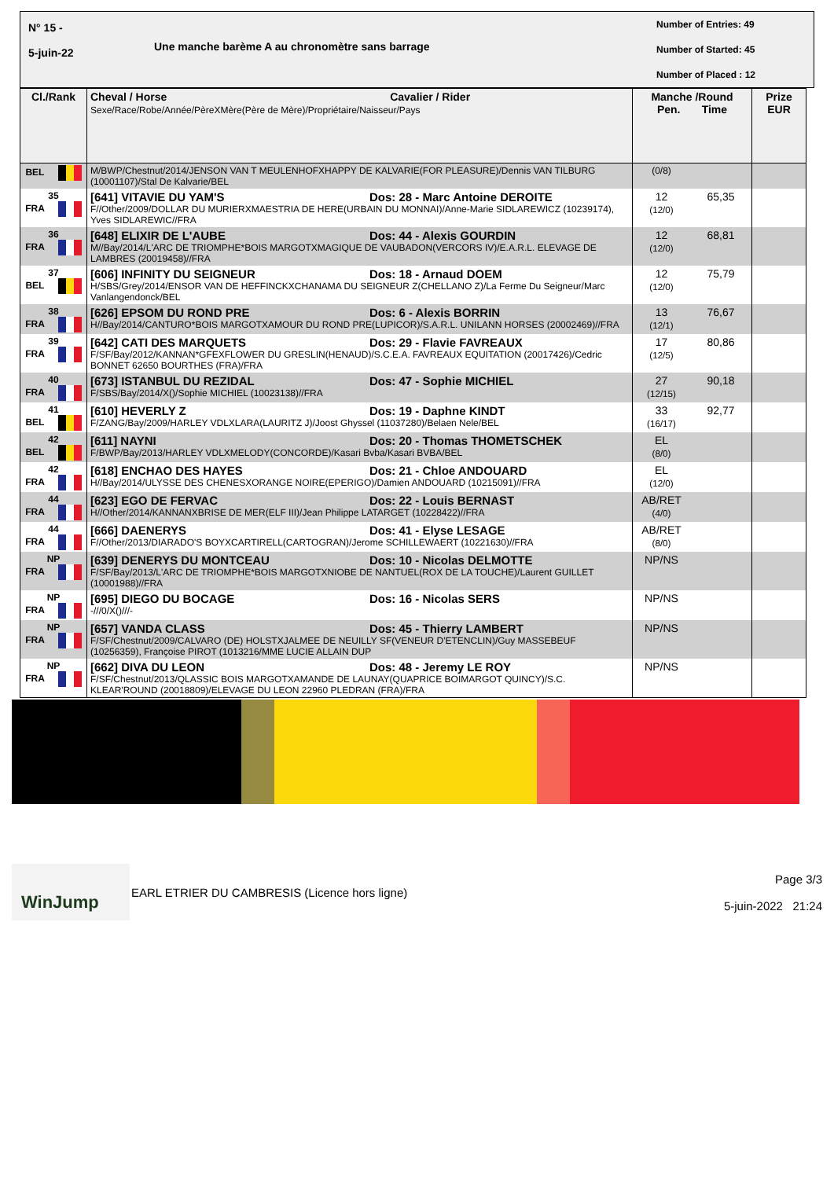N° 15 -
5-juin-22
Une manche barème A au chronomètre sans barrage
Number of Entries: 49
Number of Started: 45
Number of Placed : 12
| Cl./Rank | Cheval / Horse Cavalier / Rider Sexe/Race/Robe/Année/PèreXMère(Père de Mère)/Propriétaire/Naisseur/Pays | Manche /Round Pen. Time | | Prize EUR |
| --- | --- | --- | --- | --- |
| BEL | M/BWP/Chestnut/2014/JENSON VAN T MEULENHOFXHAPPY DE KALVARIE(FOR PLEASURE)/Dennis VAN TILBURG (10001107)/Stal De Kalvarie/BEL | (0/8) | | |
| 35 FRA | [641] VITAVIE DU YAM'S Dos: 28 - Marc Antoine DEROITE F//Other/2009/DOLLAR DU MURIERXMAESTRIA DE HERE(URBAIN DU MONNAI)/Anne-Marie SIDLAREWICZ (10239174), Yves SIDLAREWIC//FRA | 12 (12/0) | 65,35 | |
| 36 FRA | [648] ELIXIR DE L'AUBE Dos: 44 - Alexis GOURDIN M//Bay/2014/L'ARC DE TRIOMPHE*BOIS MARGOTXMAGIQUE DE VAUBADON(VERCORS IV)/E.A.R.L. ELEVAGE DE LAMBRES (20019458)//FRA | 12 (12/0) | 68,81 | |
| 37 BEL | [606] INFINITY DU SEIGNEUR Dos: 18 - Arnaud DOEM H/SBS/Grey/2014/ENSOR VAN DE HEFFINCKXCHANAMA DU SEIGNEUR Z(CHELLANO Z)/La Ferme Du Seigneur/Marc Vanlangendonck/BEL | 12 (12/0) | 75,79 | |
| 38 FRA | [626] EPSOM DU ROND PRE Dos: 6 - Alexis BORRIN H//Bay/2014/CANTURO*BOIS MARGOTXAMOUR DU ROND PRE(LUPICOR)/S.A.R.L. UNILANN HORSES (20002469)//FRA | 13 (12/1) | 76,67 | |
| 39 FRA | [642] CATI DES MARQUETS Dos: 29 - Flavie FAVREAUX F/SF/Bay/2012/KANNAN*GFEXFLOWER DU GRESLIN(HENAUD)/S.C.E.A. FAVREAUX EQUITATION (20017426)/Cedric BONNET 62650 BOURTHES (FRA)/FRA | 17 (12/5) | 80,86 | |
| 40 FRA | [673] ISTANBUL DU REZIDAL Dos: 47 - Sophie MICHIEL F/SBS/Bay/2014/X()/Sophie MICHIEL (10023138)//FRA | 27 (12/15) | 90,18 | |
| 41 BEL | [610] HEVERLY Z Dos: 19 - Daphne KINDT F/ZANG/Bay/2009/HARLEY VDLXLARA(LAURITZ J)/Joost Ghyssel (11037280)/Belaen Nele/BEL | 33 (16/17) | 92,77 | |
| 42 BEL | [611] NAYNI Dos: 20 - Thomas THOMETSCHEK F/BWP/Bay/2013/HARLEY VDLXMELODY(CONCORDE)/Kasari Bvba/Kasari BVBA/BEL | EL (8/0) | | |
| 42 FRA | [618] ENCHAO DES HAYES Dos: 21 - Chloe ANDOUARD H//Bay/2014/ULYSSE DES CHENESXORANGE NOIRE(EPERIGO)/Damien ANDOUARD (10215091)//FRA | EL (12/0) | | |
| 44 FRA | [623] EGO DE FERVAC Dos: 22 - Louis BERNAST H//Other/2014/KANNANXBRISE DE MER(ELF III)/Jean Philippe LATARGET (10228422)//FRA | AB/RET (4/0) | | |
| 44 FRA | [666] DAENERYS Dos: 41 - Elyse LESAGE F//Other/2013/DIARADO'S BOYXCARTIRELL(CARTOGRAN)/Jerome SCHILLEWAERT (10221630)//FRA | AB/RET (8/0) | | |
| NP FRA | [639] DENERYS DU MONTCEAU Dos: 10 - Nicolas DELMOTTE F/SF/Bay/2013/L'ARC DE TRIOMPHE*BOIS MARGOTXNIOBE DE NANTUEL(ROX DE LA TOUCHE)/Laurent GUILLET (10001988)//FRA | NP/NS | | |
| NP FRA | [695] DIEGO DU BOCAGE Dos: 16 - Nicolas SERS -///0/X()///- | NP/NS | | |
| NP FRA | [657] VANDA CLASS Dos: 45 - Thierry LAMBERT F/SF/Chestnut/2009/CALVARO (DE) HOLSTXJALMEE DE NEUILLY SF(VENEUR D'ETENCLIN)/Guy MASSEBEUF (10256359), Françoise PIROT (1013216/MME LUCIE ALLAIN DUP | NP/NS | | |
| NP FRA | [662] DIVA DU LEON Dos: 48 - Jeremy LE ROY F/SF/Chestnut/2013/QLASSIC BOIS MARGOTXAMANDE DE LAUNAY(QUAPRICE BOIMARGOT QUINCY)/S.C. KLEAR'ROUND (20018809)/ELEVAGE DU LEON 22960 PLEDRAN (FRA)/FRA | NP/NS | | |
WinJump
EARL ETRIER DU CAMBRESIS (Licence hors ligne)
Page 3/3
5-juin-2022 21:24